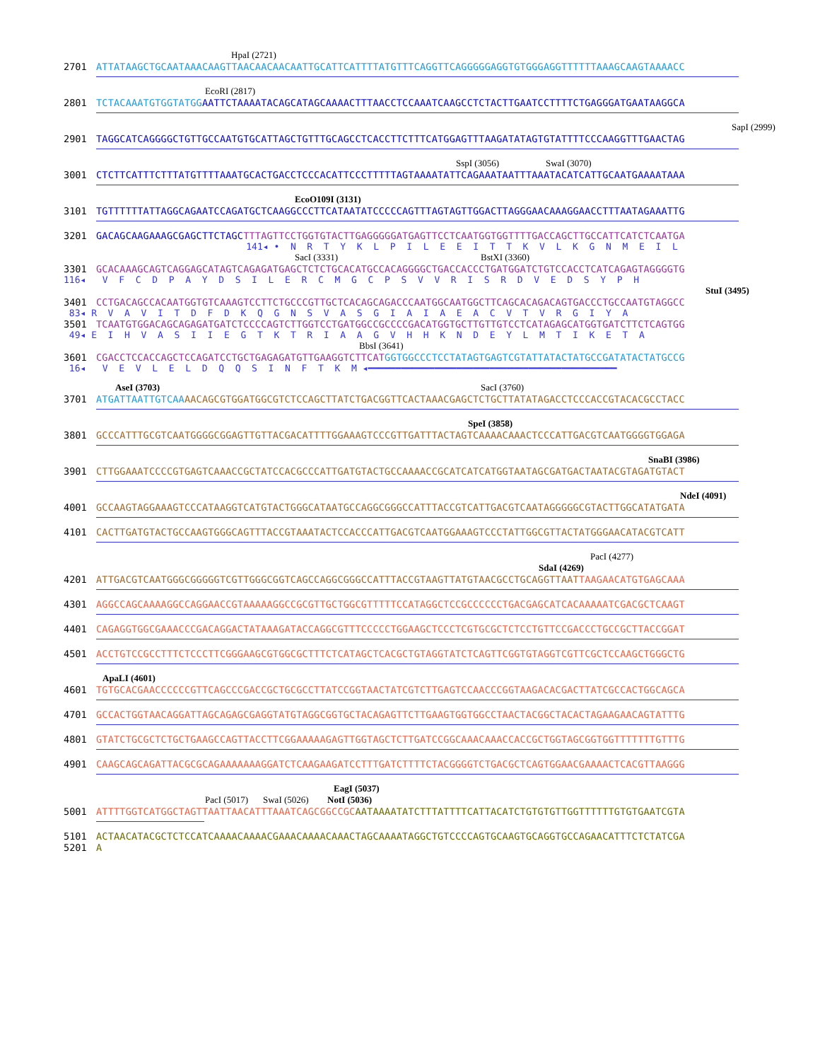HpaI (2721)
2701 ATTATAAGCTGCAATAAACAAGTTAACAACAACAATTGCATTCATTTTATGTTTCAGGTTCAGGGGGAGGTGTGGGAGGTTTTTTAAAGCAAGTAAAACC
EcoRI (2817)
2801 TCTACAAATGTGGTATGG AATTCTAAAATACAGCATAGCAAAACTTTAACCTCCAAATCAAGCCTCTACTTGAATCCTTTTCTGAGGGATGAATAAGGCA
SapI (2999)
2901 TAGGCATCAGGGGCTGTTGCCAATGTGCATTAGCTGTTTGCAGCCTCACCTTCTTTCATGGAGTTTAAGATATAGTGTATTTTCCCAAGGTTTGAACTAG
SspI (3056) SwaI (3070)
3001 CTCTTCATTTCTTTATGTTTTAAATGCACTGACCTCCCACATTCCCTTTTTAGTAAAATATTCAGAAATAATTTAAATACATCATTGCAATGAAAATAAA
EcoO109I (3131)
3101 TGTTTTTTATTAGGCAGAATCCAGATGCTCAAGGCCCTTCATAATATCCCCCAGTTTAGTAGTTGGACTTAGGGAACAAAGGAACCTTTAATAGAAATTG
3201 GACAGCAAGAAAGCGAGCTTCTAGC TTTAGTTCCTGGTGTACTTGAGGGGGATGAGTTCCTCAATGGTGGTTTTGACCAGCTTGCCATTCATCTCAATGA
141◂ • N R T Y K L P I L E E I T T K V L K G N M E I L
SacI (3331) BstXI (3360)
3301 GCACAAAGCAGTCAGGAGCATAGTCAGAGATGAGCTCTCTGCACATGCCACAGGGGCTGACCACCCTGATGGATCTGTCCACCTCATCAGAGTAGGGGTG
116◂ V F C D P A Y D S I L E R C M G C P S V V R I S R D V E D S Y P H
StuI (3495)
3401 CCTGACAGCCACAATGGTGTCAAAGTCCTTCTGCCCGTTGCTCACAGCAGACCCAATGGCAATGGCTTCAGCACAGACAGTGACCCTGCCAATGTAGGCC
83◂ R V A V I T D F D K Q G N S V A S G I A I A E A C V T V R G I Y A
3501 TCAATGTGGACAGCAGAGATGATCTCCCCAGTCTTGGTCCTGATGGCCGCCCCGACATGGTGCTTGTTGTCCTCATAGAGCATGGTGATCTTCTCAGTGG
49◂ E I H V A S I I E G T K T R I A A G V H H K N D E Y L M T I K E T A
BbsI (3641)
3601 CGACCTCCACCAGCTCCAGATCCTGCTGAGAGATGTTGAAGGTCTTCAT GGTGGCCCTCCTATAGTGAGTCGTATTATACTATGCCGATATACTATGCCG
16◂ V E V L E L D Q Q S I N F T K M ◂━━━━━━━━━━━━━━━━━━━━━━━━━━━━━━━━━━━━━━━━━━━━━
AseI (3703) SacI (3760)
3701 ATGATTAATTGTCAA AACAGCGTGGATGGCGTCTCCAGCTTATCTGACGGTTCACTAAACGAGCTCTGCTTATATAGACCTCCCACCGTACACGCCTACC
SpeI (3858)
3801 GCCCATTTGCGTCAATGGGGCGGAGTTGTTACGACATTTTGGAAAGTCCCGTTGATTTACTAGTCAAAACAAACTCCCATTGACGTCAATGGGGTGGAGA
SnaBI (3986)
3901 CTTGGAAATCCCCGTGAGTCAAACCGCTATCCACGCCCATTGATGTACTGCCAAAACCGCATCATCATGGTAATAGCGATGACTAATACGTAGATGTACT
NdeI (4091)
4001 GCCAAGTAGGAAAGTCCCATAAGGTCATGTACTGGGCATAATGCCAGGCGGGCCATTTACCGTCATTGACGTCAATAGGGGGCGTACTTGGCATATGATA
4101 CACTTGATGTACTGCCAAGTGGGCAGTTTACCGTAAATACTCCACCCATTGACGTCAATGGAAAGTCCCTATTGGCGTTACTATGGGAACATACGTCATT
PacI (4277)
SdaI (4269)
4201 ATTGACGTCAATGGGCGGGGGTCGTTGGGCGGTCAGCCAGGCGGGCCATTTACCGTAAGTTATGTAACGCCTGCAGGTTAAT TAAGAACATGTGAGCAAA
4301 AGGCCAGCAAAAGGCCAGGAACCGTAAAAAGGCCGCGTTGCTGGCGTTTTTCCATAGGCTCCGCCCCCCTGACGAGCATCACAAAAATCGACGCTCAAGT
4401 CAGAGGTGGCGAAACCCGACAGGACTATAAAGATACCAGGCGTTTCCCCCTGGAAGCTCCCTCGTGCGCTCTCCTGTTCCGACCCTGCCGCTTACCGGAT
4501 ACCTGTCCGCCTTTCTCCCTTCGGGAAGCGTGGCGCTTTCTCATAGCTCACGCTGTAGGTATCTCAGTTCGGTGTAGGTCGTTCGCTCCAAGCTGGGCTG
ApaLI (4601)
4601 TGTGCACGAACCCCCCGTTCAGCCCGACCGCTGCGCCTTATCCGGTAACTATCGTCTTGAGTCCAACCCGGTAAGACACGACTTATCGCCACTGGCAGCA
4701 GCCACTGGTAACAGGATTAGCAGAGCGAGGTATGTAGGCGGTGCTACAGAGTTCTTGAAGTGGTGGCCTAACTACGGCTACACTAGAAGAACAGTATTTG
4801 GTATCTGCGCTCTGCTGAAGCCAGTTACCTTCGGAAAAAGAGTTGGTAGCTCTTGATCCGGCAAACAAACCACCGCTGGTAGCGGTGGTTTTTTTGTTTG
4901 CAAGCAGCAGATTACGCGCAGAAAAAAAGGATCTCAAGAAGATCCTTTGATCTTTTCTACGGGGTCTGACGCTCAGTGGAACGAAAACTCACGTTAAGGG
EagI (5037)
PacI (5017) SwaI (5026) NotI (5036)
5001 ATTTTGGTCATGGCTAGTTAATTAACATTTAAATCAGCGGCCGC AATAAAATATCTTTATTTTCATTACATCTGTGTGTTGGTTTTTTGTGTGAATCGTA
5101 ACTAACATACGCTCTCCATCAAAACAAAACGAAACAAAACAAACTAGCAAAATAGGCTGTCCCCAGTGCAAGTGCAGGTGCCAGAACATTTCTCTATCGA
5201 A